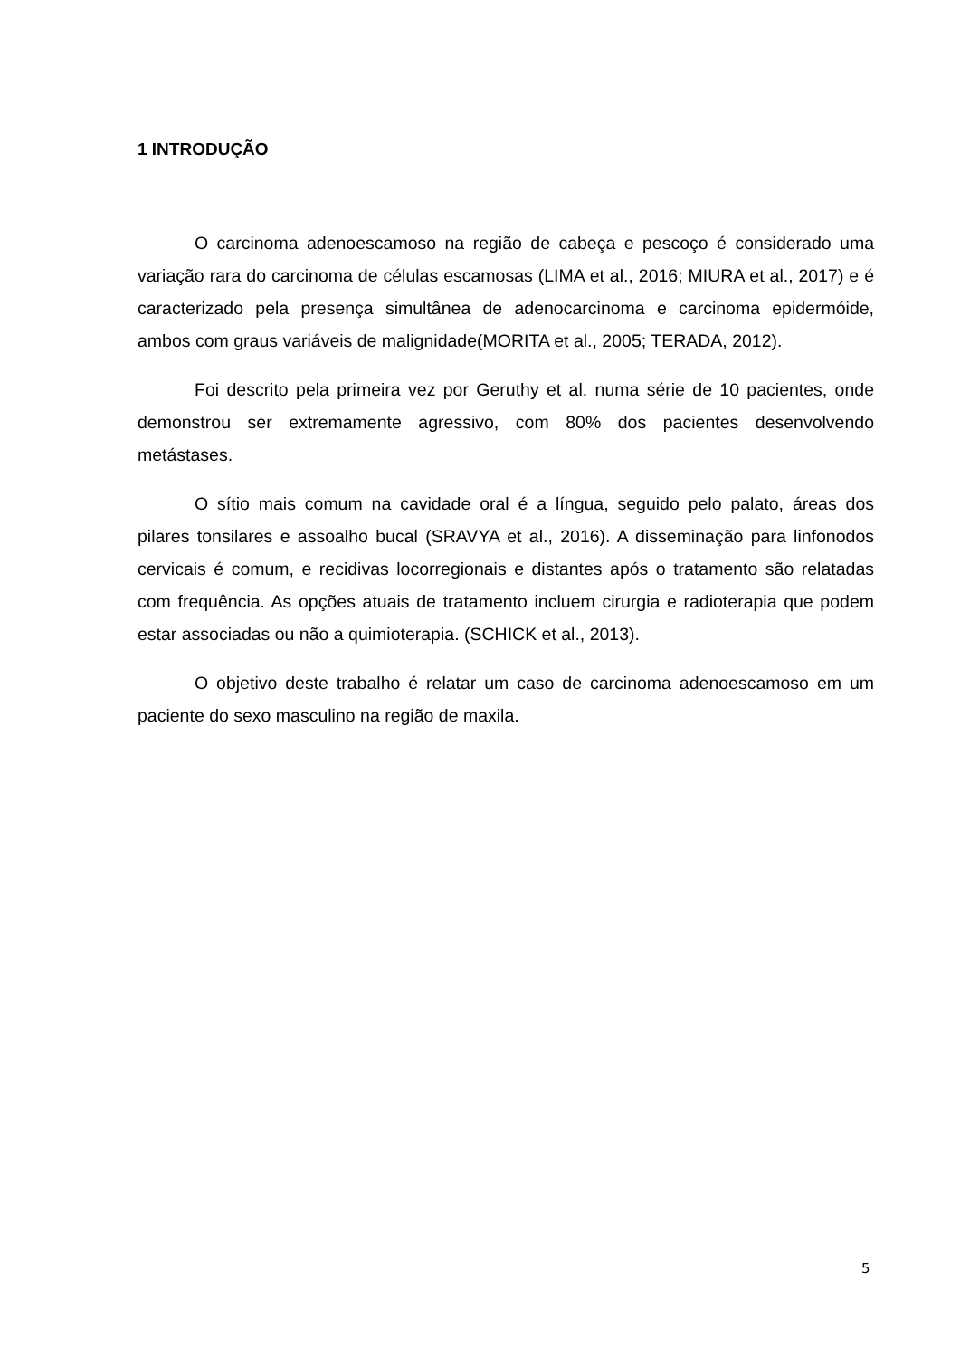1 INTRODUÇÃO
O carcinoma adenoescamoso na região de cabeça e pescoço é considerado uma variação rara do carcinoma de células escamosas (LIMA et al., 2016; MIURA et al., 2017) e é caracterizado pela presença simultânea de adenocarcinoma e carcinoma epidermóide, ambos com graus variáveis de malignidade(MORITA et al., 2005; TERADA, 2012).
Foi descrito pela primeira vez por Geruthy et al. numa série de 10 pacientes, onde demonstrou ser extremamente agressivo, com 80% dos pacientes desenvolvendo metástases.
O sítio mais comum na cavidade oral é a língua, seguido pelo palato, áreas dos pilares tonsilares e assoalho bucal (SRAVYA et al., 2016). A disseminação para linfonodos cervicais é comum, e recidivas locorregionais e distantes após o tratamento são relatadas com frequência. As opções atuais de tratamento incluem cirurgia e radioterapia que podem estar associadas ou não a quimioterapia. (SCHICK et al., 2013).
O objetivo deste trabalho é relatar um caso de carcinoma adenoescamoso em um paciente do sexo masculino na região de maxila.
5